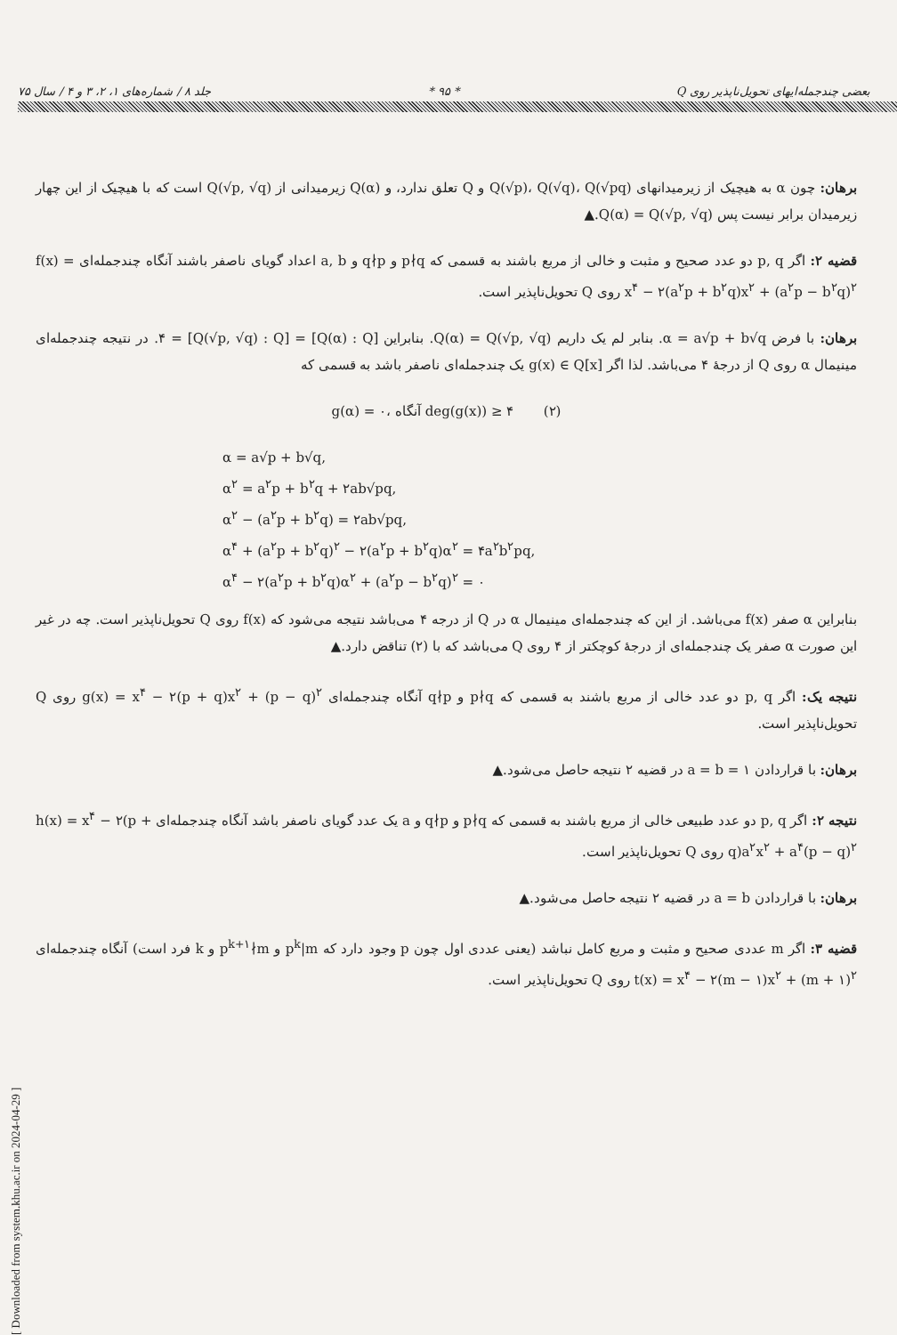بعضی چندجمله‌ایهای تحویل‌ناپذیر روی Q * ۹۵ * جلد ۸ / شماره‌های ۱، ۲، ۳ و ۴ / سال ۷۵
برهان: چون α به هیچیک از زیرمیدانهای Q(√p)، Q(√q)، Q(√pq) و Q تعلق ندارد، و Q(α) زیرمیدانی از Q(√p, √q) است که با هیچیک از این چهار زیرمیدان برابر نیست پس Q(α) = Q(√p, √q).▲
قضیه ۲: اگر p, q دو عدد صحیح و مثبت و خالی از مربع باشند به قسمی که p∤q و q∤p و a, b اعداد گویای ناصفر باشند آنگاه چندجمله‌ای f(x) = x<sup>۴</sup> − ۲(a<sup>۲</sup>p + b<sup>۲</sup>q)x<sup>۲</sup> + (a<sup>۲</sup>p − b<sup>۲</sup>q)<sup>۲</sup> روی Q تحویل‌ناپذیر است.
برهان: با فرض α = a√p + b√q. بنابر لم یک داریم Q(α) = Q(√p, √q). بنابراین [Q(α) : Q] = [Q(√p, √q) : Q] = ۴. در نتیجه چندجمله‌ای مینیمال α روی Q از درجهٔ ۴ می‌باشد. لذا اگر g(x) ∈ Q[x] یک چندجمله‌ای ناصفر باشد به قسمی که
g(α) = ۰، آنگاه deg(g(x)) ≥ ۴ (۲)
α = a√p + b√q,
α<sup>۲</sup> = a<sup>۲</sup>p + b<sup>۲</sup>q + ۲ab√pq,
α<sup>۲</sup> − (a<sup>۲</sup>p + b<sup>۲</sup>q) = ۲ab√pq,
α<sup>۴</sup> + (a<sup>۲</sup>p + b<sup>۲</sup>q)<sup>۲</sup> − ۲(a<sup>۲</sup>p + b<sup>۲</sup>q)α<sup>۲</sup> = ۴a<sup>۲</sup>b<sup>۲</sup>pq,
α<sup>۴</sup> − ۲(a<sup>۲</sup>p + b<sup>۲</sup>q)α<sup>۲</sup> + (a<sup>۲</sup>p − b<sup>۲</sup>q)<sup>۲</sup> = ۰
بنابراین α صفر f(x) می‌باشد. از این که چندجمله‌ای مینیمال α در Q از درجه ۴ می‌باشد نتیجه می‌شود که f(x) روی Q تحویل‌ناپذیر است. چه در غیر این صورت α صفر یک چندجمله‌ای از درجهٔ کوچکتر از ۴ روی Q می‌باشد که با (۲) تناقض دارد.▲
نتیجه یک: اگر p, q دو عدد خالی از مربع باشند به قسمی که p∤q و q∤p آنگاه چندجمله‌ای g(x) = x<sup>۴</sup> − ۲(p + q)x<sup>۲</sup> + (p − q)<sup>۲</sup> روی Q تحویل‌ناپذیر است.
برهان: با قراردادن a = b = ۱ در قضیه ۲ نتیجه حاصل می‌شود.▲
نتیجه ۲: اگر p, q دو عدد طبیعی خالی از مربع باشند به قسمی که p∤q و q∤p و a یک عدد گویای ناصفر باشد آنگاه چندجمله‌ای h(x) = x<sup>۴</sup> − ۲(p + q)a<sup>۲</sup>x<sup>۲</sup> + a<sup>۴</sup>(p − q)<sup>۲</sup> روی Q تحویل‌ناپذیر است.
برهان: با قراردادن a = b در قضیه ۲ نتیجه حاصل می‌شود.▲
قضیه ۳: اگر m عددی صحیح و مثبت و مربع کامل نباشد (یعنی عددی اول چون p وجود دارد که p<sup>k</sup>|m و p<sup>k+۱</sup>∤m و k فرد است) آنگاه چندجمله‌ای t(x) = x<sup>۴</sup> − ۲(m − ۱)x<sup>۲</sup> + (m + ۱)<sup>۲</sup> روی Q تحویل‌ناپذیر است.
[ Downloaded from system.khu.ac.ir on 2024-04-29 ]